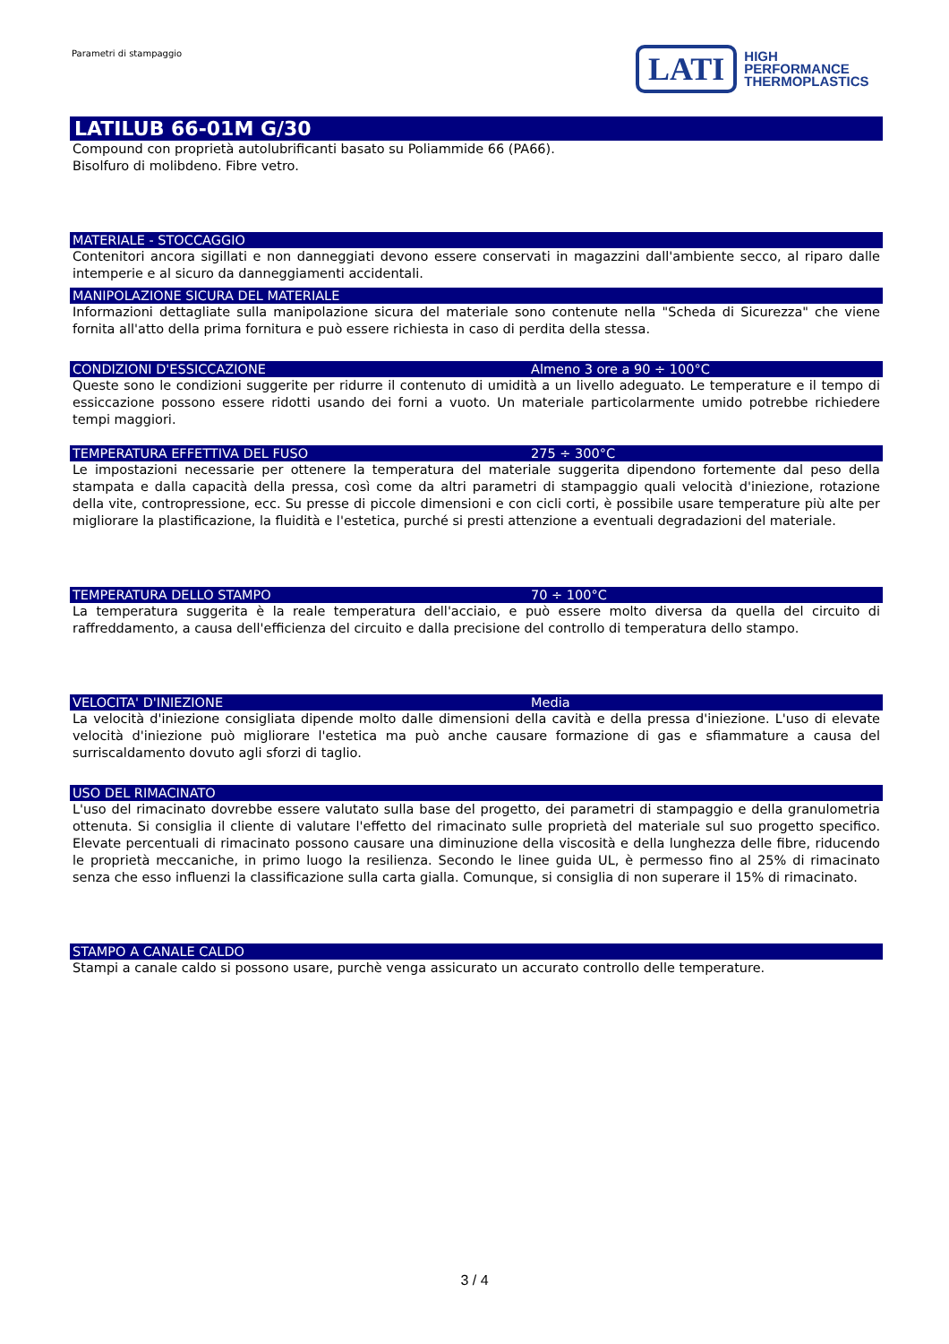Parametri di stampaggio
LATI
HIGH
PERFORMANCE
THERMOPLASTICS
LATILUB 66-01M G/30
Compound con proprietà autolubrificanti basato su Poliammide 66 (PA66).
Bisolfuro di molibdeno. Fibre vetro.
MATERIALE - STOCCAGGIO
Contenitori ancora sigillati e non danneggiati devono essere conservati in magazzini dall'ambiente secco, al riparo dalle intemperie e al sicuro da danneggiamenti accidentali.
MANIPOLAZIONE SICURA DEL MATERIALE
Informazioni dettagliate sulla manipolazione sicura del materiale sono contenute nella "Scheda di Sicurezza" che viene fornita all'atto della prima fornitura e può essere richiesta in caso di perdita della stessa.
CONDIZIONI D'ESSICCAZIONE Almeno 3 ore a 90 ÷ 100°C
Queste sono le condizioni suggerite per ridurre il contenuto di umidità a un livello adeguato. Le temperature e il tempo di essiccazione possono essere ridotti usando dei forni a vuoto. Un materiale particolarmente umido potrebbe richiedere tempi maggiori.
TEMPERATURA EFFETTIVA DEL FUSO 275 ÷ 300°C
Le impostazioni necessarie per ottenere la temperatura del materiale suggerita dipendono fortemente dal peso della stampata e dalla capacità della pressa, così come da altri parametri di stampaggio quali velocità d'iniezione, rotazione della vite, contropressione, ecc. Su presse di piccole dimensioni e con cicli corti, è possibile usare temperature più alte per migliorare la plastificazione, la fluidità e l'estetica, purché si presti attenzione a eventuali degradazioni del materiale.
TEMPERATURA DELLO STAMPO 70 ÷ 100°C
La temperatura suggerita è la reale temperatura dell'acciaio, e può essere molto diversa da quella del circuito di raffreddamento, a causa dell'efficienza del circuito e dalla precisione del controllo di temperatura dello stampo.
VELOCITA' D'INIEZIONE Media
La velocità d'iniezione consigliata dipende molto dalle dimensioni della cavità e della pressa d'iniezione. L'uso di elevate velocità d'iniezione può migliorare l'estetica ma può anche causare formazione di gas e sfiammature a causa del surriscaldamento dovuto agli sforzi di taglio.
USO DEL RIMACINATO
L'uso del rimacinato dovrebbe essere valutato sulla base del progetto, dei parametri di stampaggio e della granulometria ottenuta. Si consiglia il cliente di valutare l'effetto del rimacinato sulle proprietà del materiale sul suo progetto specifico. Elevate percentuali di rimacinato possono causare una diminuzione della viscosità e della lunghezza delle fibre, riducendo le proprietà meccaniche, in primo luogo la resilienza. Secondo le linee guida UL, è permesso fino al 25% di rimacinato senza che esso influenzi la classificazione sulla carta gialla. Comunque, si consiglia di non superare il 15% di rimacinato.
STAMPO A CANALE CALDO
Stampi a canale caldo si possono usare, purchè venga assicurato un accurato controllo delle temperature.
3 / 4